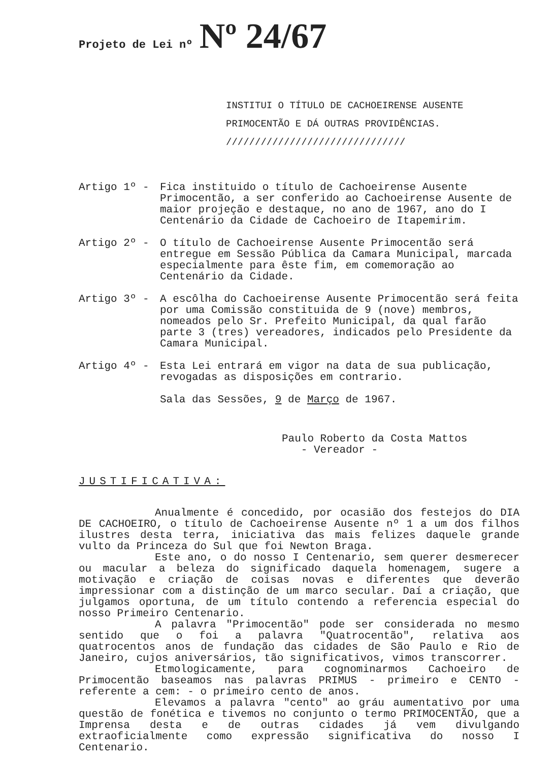Projeto de Lei nº Nº 24/67
INSTITUI O TÍTULO DE CACHOEIRENSE AUSENTE PRIMOCENTÃO E DÁ OUTRAS PROVIDÊNCIAS. ///////////////////////////////
Artigo 1º - Fica instituido o título de Cachoeirense Ausente Primocentão, a ser conferido ao Cachoeirense Ausente de maior projeção e destaque, no ano de 1967, ano do I Centenário da Cidade de Cachoeiro de Itapemirim.
Artigo 2º - O título de Cachoeirense Ausente Primocentão será entregue em Sessão Pública da Camara Municipal, marcada especialmente para êste fim, em comemoração ao Centenário da Cidade.
Artigo 3º - A escôlha do Cachoeirense Ausente Primocentão será feita por uma Comissão constituida de 9 (nove) membros, nomeados pelo Sr. Prefeito Municipal, da qual farão parte 3 (tres) vereadores, indicados pelo Presidente da Camara Municipal.
Artigo 4º - Esta Lei entrará em vigor na data de sua publicação, revogadas as disposições em contrario.
Sala das Sessões, 9 de Março de 1967.
Paulo Roberto da Costa Mattos
- Vereador -
JUSTIFICATIVA:
Anualmente é concedido, por ocasião dos festejos do DIA DE CACHOEIRO, o título de Cachoeirense Ausente nº 1 a um dos filhos ilustres desta terra, iniciativa das mais felizes daquele grande vulto da Princeza do Sul que foi Newton Braga.
Este ano, o do nosso I Centenario, sem querer desmerecer ou macular a beleza do significado daquela homenagem, sugere a motivação e criação de coisas novas e diferentes que deverão impressionar com a distinção de um marco secular. Daí a criação, que julgamos oportuna, de um título contendo a referencia especial do nosso Primeiro Centenario.
A palavra "Primocentão" pode ser considerada no mesmo sentido que o foi a palavra "Quatrocentão", relativa aos quatrocentos anos de fundação das cidades de São Paulo e Rio de Janeiro, cujos aniversários, tão significativos, vimos transcorrer.
Etmologicamente, para cognominarmos Cachoeiro de Primocentão baseamos nas palavras PRIMUS - primeiro e CENTO - referente a cem: - o primeiro cento de anos.
Elevamos a palavra "cento" ao gráu aumentativo por uma questão de fonética e tivemos no conjunto o termo PRIMOCENTÃO, que a Imprensa desta e de outras cidades já vem divulgando extraoficialmente como expressão significativa do nosso I Centenario.